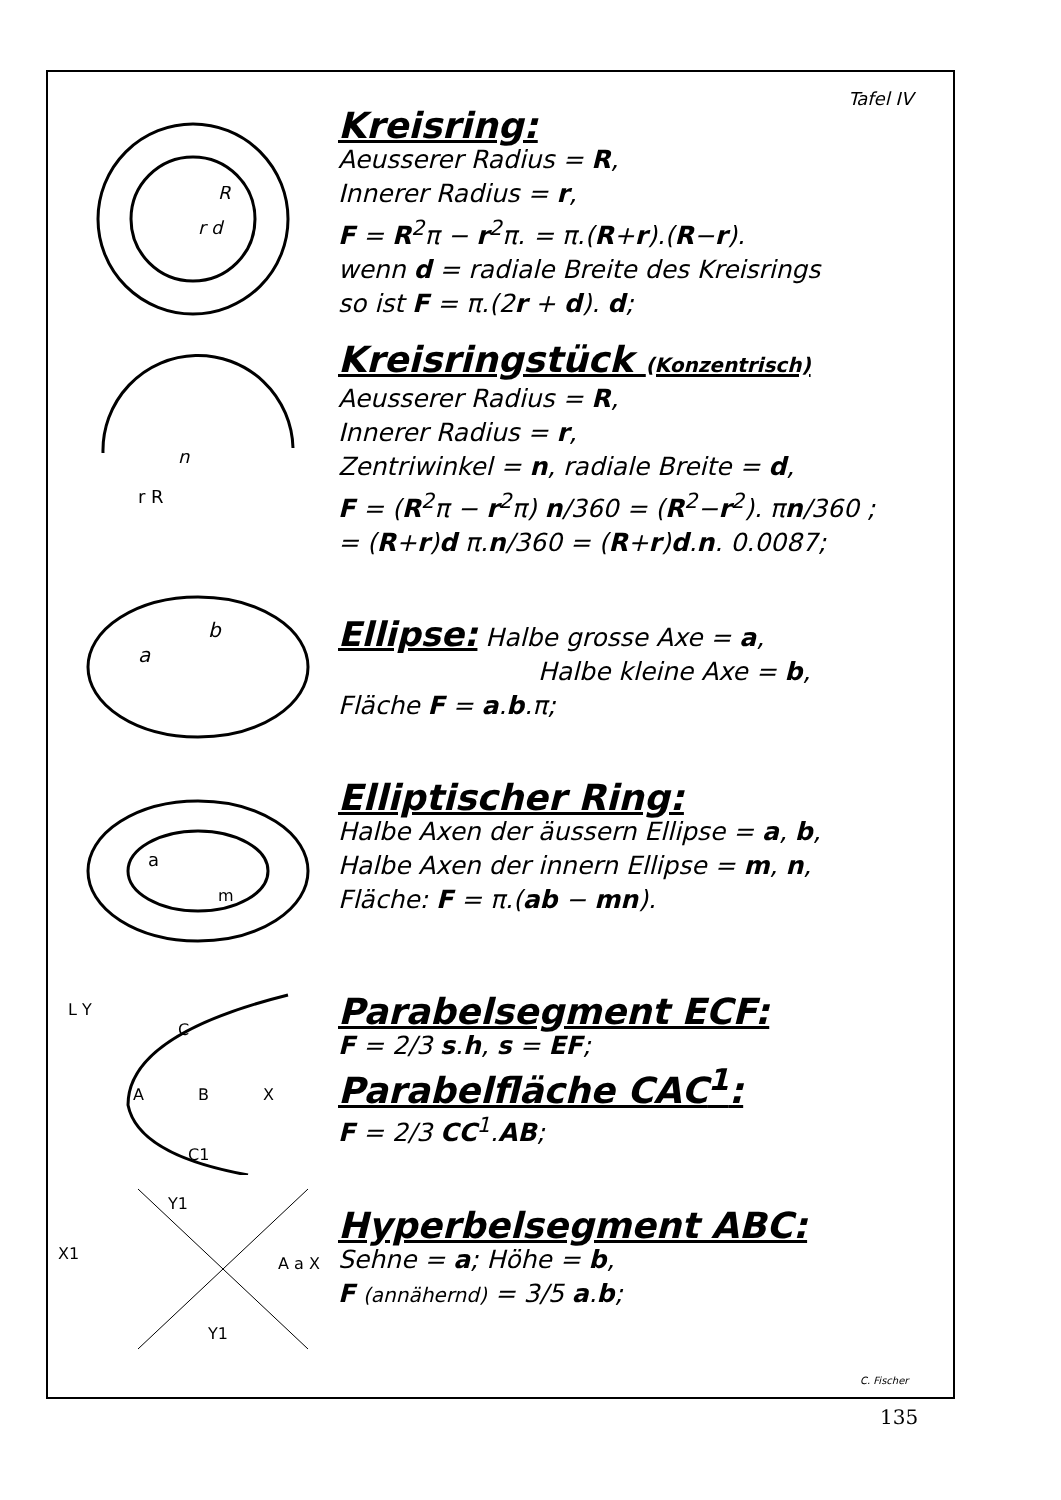Tafel IV
r d
R
Kreisring:
Aeusserer Radius = R,
Innerer Radius = r,
F = R<sup>2</sup>π − r<sup>2</sup>π. = π.(R+r).(R−r).
wenn d = radiale Breite des Kreisrings
so ist F = π.(2r + d). d;
n
r R
Kreisringstück (Konzentrisch)
Aeusserer Radius = R,
Innerer Radius = r,
Zentriwinkel = n, radiale Breite = d,
F = (R<sup>2</sup>π − r<sup>2</sup>π) n/360 = (R<sup>2</sup>−r<sup>2</sup>). πn/360 ;
= (R+r)d π.n/360 = (R+r)d.n. 0.0087;
a
b
Ellipse: Halbe grosse Axe = a,
Halbe kleine Axe = b,
Fläche F = a.b.π;
a
m
Elliptischer Ring:
Halbe Axen der äussern Ellipse = a, b,
Halbe Axen der innern Ellipse = m, n,
Fläche: F = π.(ab − mn).
L Y
C
A
B
X
C1
Parabelsegment ECF:
F = 2/3 s.h, s = EF;
Parabelfläche CAC<sup>1</sup>:
F = 2/3 CC<sup>1</sup>.AB;
X1
Y1
A a X
Y1
Hyperbelsegment ABC:
Sehne = a; Höhe = b,
F (annähernd) = 3/5 a.b;
C. Fischer
135